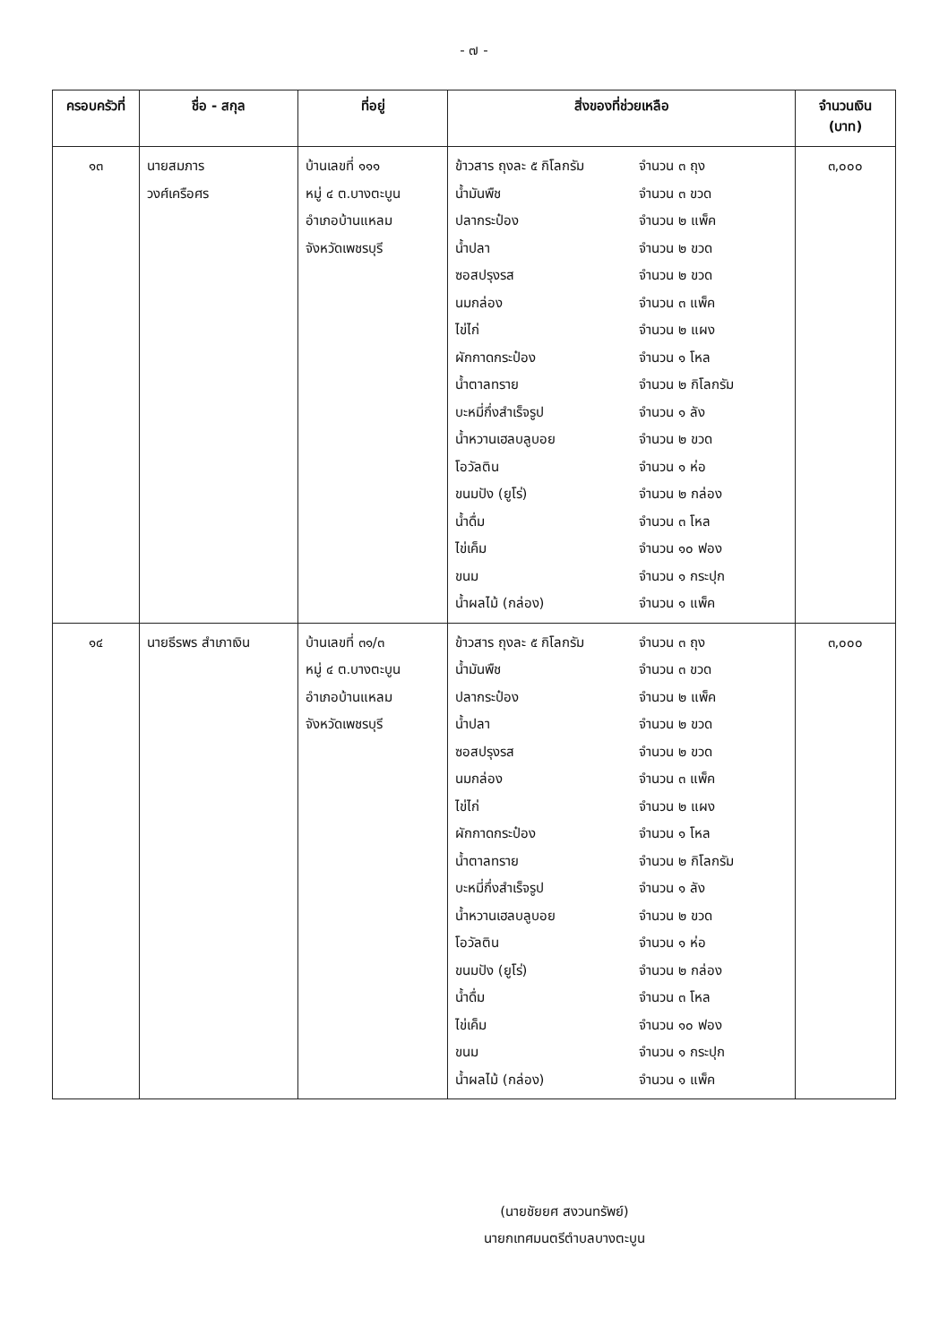- ๗ -
| ครอบครัวที่ | ชื่อ - สกุล | ที่อยู่ | สิ่งของที่ช่วยเหลือ | จำนวนเงิน (บาท) |
| --- | --- | --- | --- | --- |
| ๑๓ | นายสมภาร วงศ์เครือศร | บ้านเลขที่ ๑๑๑ หมู่ ๔ ต.บางตะบูน อำเภอบ้านแหลม จังหวัดเพชรบุรี | ข้าวสาร ถุงละ ๕ กิโลกรัม จำนวน ๓ ถุง น้ำมันพืช จำนวน ๓ ขวด ปลากระป๋อง จำนวน ๒ แพ็ค น้ำปลา จำนวน ๒ ขวด ซอสปรุงรส จำนวน ๒ ขวด นมกล่อง จำนวน ๓ แพ็ค ไข่ไก่ จำนวน ๒ แผง ผักกาดกระป๋อง จำนวน ๑ โหล น้ำตาลทราย จำนวน ๒ กิโลกรัม บะหมี่กึ่งสำเร็จรูป จำนวน ๑ ลัง น้ำหวานเฮลบลูบอย จำนวน ๒ ขวด โอวัลติน จำนวน ๑ ห่อ ขนมปัง (ยูโร่) จำนวน ๒ กล่อง น้ำดื่ม จำนวน ๓ โหล ไข่เค็ม จำนวน ๑๐ ฟอง ขนม จำนวน ๑ กระปุก น้ำผลไม้ (กล่อง) จำนวน ๑ แพ็ค | ๓,๐๐๐ |
| ๑๔ | นายธีรพร สำเภาเงิน | บ้านเลขที่ ๓๑/๓ หมู่ ๔ ต.บางตะบูน อำเภอบ้านแหลม จังหวัดเพชรบุรี | ข้าวสาร ถุงละ ๕ กิโลกรัม จำนวน ๓ ถุง น้ำมันพืช จำนวน ๓ ขวด ปลากระป๋อง จำนวน ๒ แพ็ค น้ำปลา จำนวน ๒ ขวด ซอสปรุงรส จำนวน ๒ ขวด นมกล่อง จำนวน ๓ แพ็ค ไข่ไก่ จำนวน ๒ แผง ผักกาดกระป๋อง จำนวน ๑ โหล น้ำตาลทราย จำนวน ๒ กิโลกรัม บะหมี่กึ่งสำเร็จรูป จำนวน ๑ ลัง น้ำหวานเฮลบลูบอย จำนวน ๒ ขวด โอวัลติน จำนวน ๑ ห่อ ขนมปัง (ยูโร่) จำนวน ๒ กล่อง น้ำดื่ม จำนวน ๓ โหล ไข่เค็ม จำนวน ๑๐ ฟอง ขนม จำนวน ๑ กระปุก น้ำผลไม้ (กล่อง) จำนวน ๑ แพ็ค | ๓,๐๐๐ |
(นายชัยยศ สงวนทรัพย์)
นายกเทศมนตรีตำบลบางตะบูน